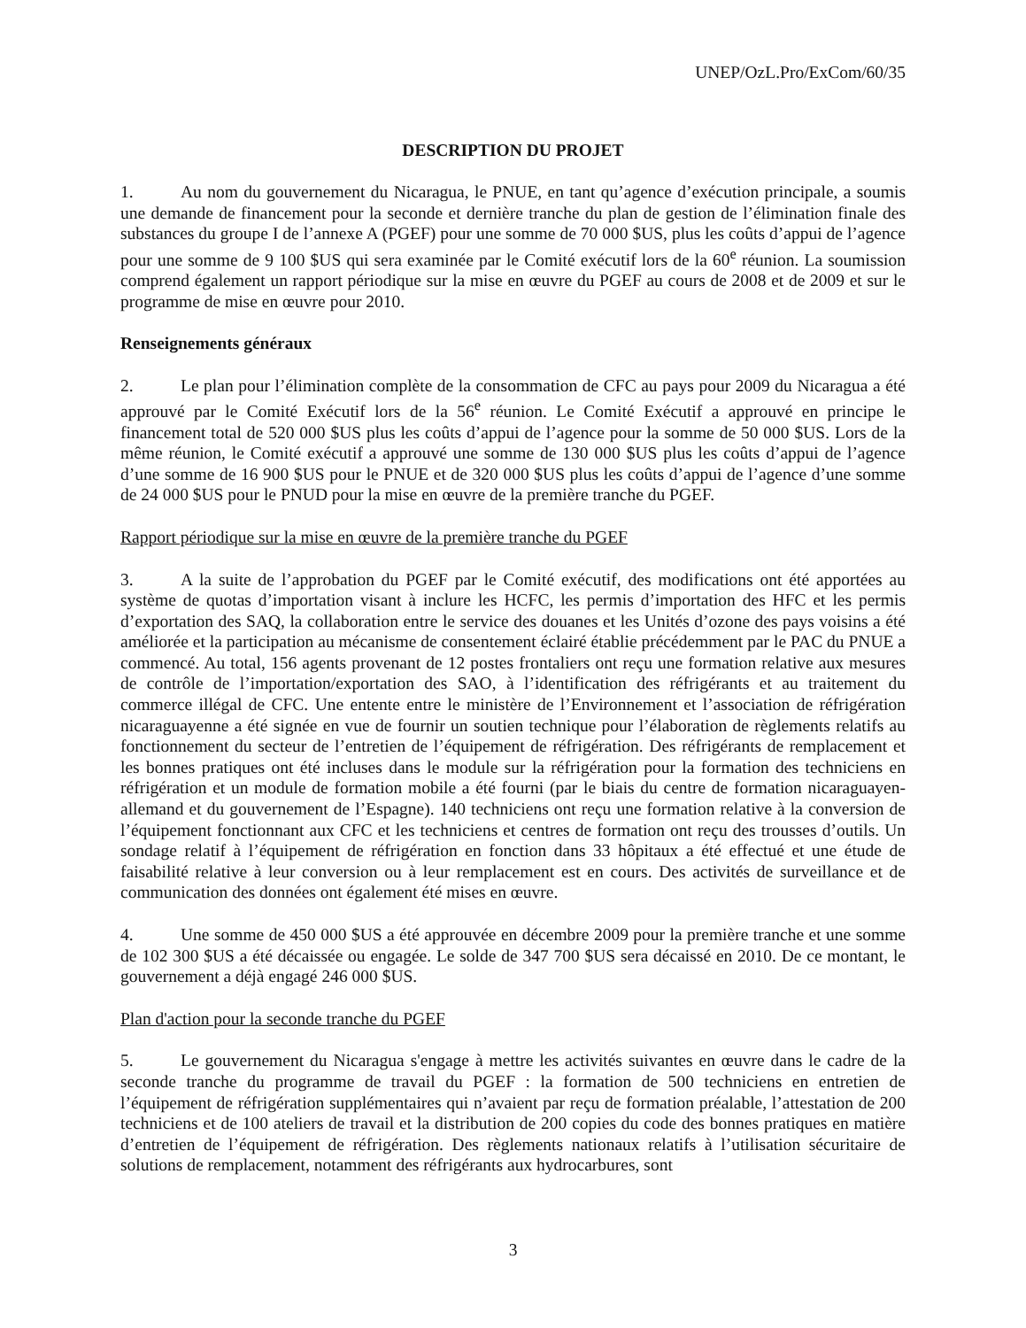UNEP/OzL.Pro/ExCom/60/35
DESCRIPTION DU PROJET
1. Au nom du gouvernement du Nicaragua, le PNUE, en tant qu’agence d’exécution principale, a soumis une demande de financement pour la seconde et dernière tranche du plan de gestion de l’élimination finale des substances du groupe I de l’annexe A (PGEF) pour une somme de 70 000 $US, plus les coûts d’appui de l’agence pour une somme de 9 100 $US qui sera examinée par le Comité exécutif lors de la 60<sup>e</sup> réunion. La soumission comprend également un rapport périodique sur la mise en œuvre du PGEF au cours de 2008 et de 2009 et sur le programme de mise en œuvre pour 2010.
Renseignements généraux
2. Le plan pour l’élimination complète de la consommation de CFC au pays pour 2009 du Nicaragua a été approuvé par le Comité Exécutif lors de la 56<sup>e</sup> réunion. Le Comité Exécutif a approuvé en principe le financement total de 520 000 $US plus les coûts d’appui de l’agence pour la somme de 50 000 $US. Lors de la même réunion, le Comité exécutif a approuvé une somme de 130 000 $US plus les coûts d’appui de l’agence d’une somme de 16 900 $US pour le PNUE et de 320 000 $US plus les coûts d’appui de l’agence d’une somme de 24 000 $US pour le PNUD pour la mise en œuvre de la première tranche du PGEF.
Rapport périodique sur la mise en œuvre de la première tranche du PGEF
3. A la suite de l’approbation du PGEF par le Comité exécutif, des modifications ont été apportées au système de quotas d’importation visant à inclure les HCFC, les permis d’importation des HFC et les permis d’exportation des SAQ, la collaboration entre le service des douanes et les Unités d’ozone des pays voisins a été améliorée et la participation au mécanisme de consentement éclairé établie précédemment par le PAC du PNUE a commencé. Au total, 156 agents provenant de 12 postes frontaliers ont reçu une formation relative aux mesures de contrôle de l’importation/exportation des SAO, à l’identification des réfrigérants et au traitement du commerce illégal de CFC. Une entente entre le ministère de l’Environnement et l’association de réfrigération nicaraguayenne a été signée en vue de fournir un soutien technique pour l’élaboration de règlements relatifs au fonctionnement du secteur de l’entretien de l’équipement de réfrigération. Des réfrigérants de remplacement et les bonnes pratiques ont été incluses dans le module sur la réfrigération pour la formation des techniciens en réfrigération et un module de formation mobile a été fourni (par le biais du centre de formation nicaraguayen-allemand et du gouvernement de l’Espagne). 140 techniciens ont reçu une formation relative à la conversion de l’équipement fonctionnant aux CFC et les techniciens et centres de formation ont reçu des trousses d’outils. Un sondage relatif à l’équipement de réfrigération en fonction dans 33 hôpitaux a été effectué et une étude de faisabilité relative à leur conversion ou à leur remplacement est en cours. Des activités de surveillance et de communication des données ont également été mises en œuvre.
4. Une somme de 450 000 $US a été approuvée en décembre 2009 pour la première tranche et une somme de 102 300 $US a été décaissée ou engagée. Le solde de 347 700 $US sera décaissé en 2010. De ce montant, le gouvernement a déjà engagé 246 000 $US.
Plan d'action pour la seconde tranche du PGEF
5. Le gouvernement du Nicaragua s'engage à mettre les activités suivantes en œuvre dans le cadre de la seconde tranche du programme de travail du PGEF : la formation de 500 techniciens en entretien de l’équipement de réfrigération supplémentaires qui n’avaient par reçu de formation préalable, l’attestation de 200 techniciens et de 100 ateliers de travail et la distribution de 200 copies du code des bonnes pratiques en matière d’entretien de l’équipement de réfrigération. Des règlements nationaux relatifs à l’utilisation sécuritaire de solutions de remplacement, notamment des réfrigérants aux hydrocarbures, sont
3